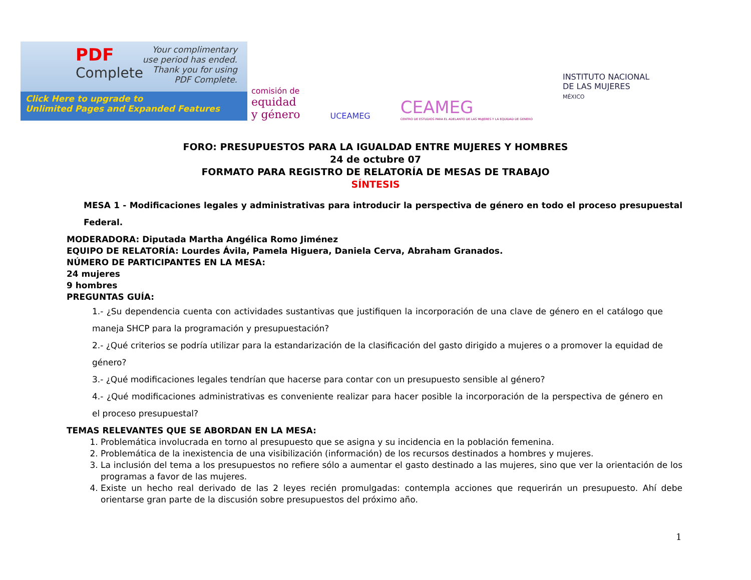PDF
Complete
Your complimentary
use period has ended.
Thank you for using
PDF Complete.
Click Here to upgrade to
Unlimited Pages and Expanded Features
comisión de
equidad
y género
UCEAMEG
CEAMEG
CENTRO DE ESTUDIOS PARA EL ADELANTO DE LAS MUJERES Y LA EQUIDAD DE GENERO
INSTITUTO NACIONAL
DE LAS MUJERES
MÉXICO
FORO: PRESUPUESTOS PARA LA IGUALDAD ENTRE MUJERES Y HOMBRES
24 de octubre 07
FORMATO PARA REGISTRO DE RELATORÍA DE MESAS DE TRABAJO
SÍNTESIS
MESA 1 - Modificaciones legales y administrativas para introducir la perspectiva de género en todo el proceso presupuestal Federal.
MODERADORA: Diputada Martha Angélica Romo Jiménez
EQUIPO DE RELATORÍA: Lourdes Ávila, Pamela Higuera, Daniela Cerva, Abraham Granados.
NÚMERO DE PARTICIPANTES EN LA MESA:
24 mujeres
9 hombres
PREGUNTAS GUÍA:
1.- ¿Su dependencia cuenta con actividades sustantivas que justifiquen la incorporación de una clave de género en el catálogo que maneja SHCP para la programación y presupuestación?
2.- ¿Qué criterios se podría utilizar para la estandarización de la clasificación del gasto dirigido a mujeres o a promover la equidad de género?
3.- ¿Qué modificaciones legales tendrían que hacerse para contar con un presupuesto sensible al género?
4.- ¿Qué modificaciones administrativas es conveniente realizar para hacer posible la incorporación de la perspectiva de género en el proceso presupuestal?
TEMAS RELEVANTES QUE SE ABORDAN EN LA MESA:
1. Problemática involucrada en torno al presupuesto que se asigna y su incidencia en la población femenina.
2. Problemática de la inexistencia de una visibilización (información) de los recursos destinados a hombres y mujeres.
3. La inclusión del tema a los presupuestos no refiere sólo a aumentar el gasto destinado a las mujeres, sino que ver la orientación de los programas a favor de las mujeres.
4. Existe un hecho real derivado de las 2 leyes recién promulgadas: contempla acciones que requerirán un presupuesto. Ahí debe orientarse gran parte de la discusión sobre presupuestos del próximo año.
1